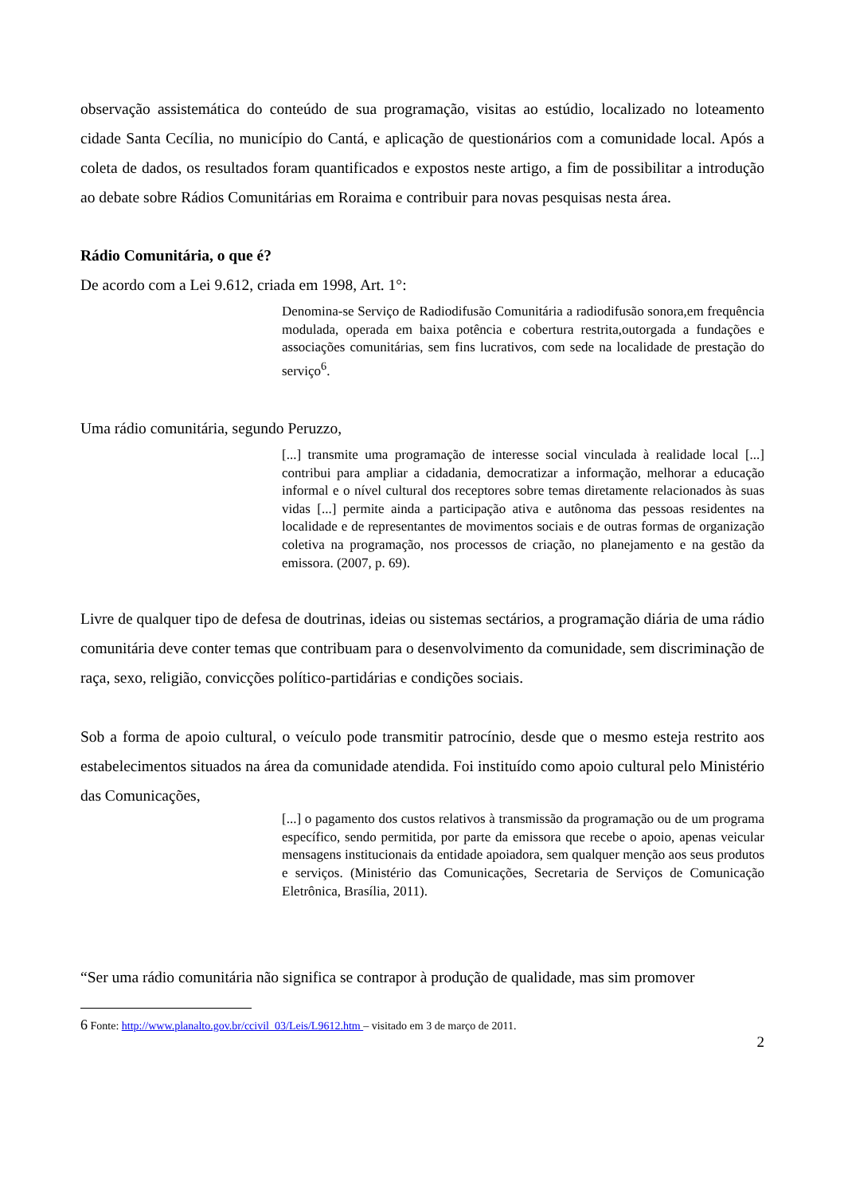observação assistemática do conteúdo de sua programação, visitas ao estúdio, localizado no loteamento cidade Santa Cecília, no município do Cantá, e aplicação de questionários com a comunidade local. Após a coleta de dados, os resultados foram quantificados e expostos neste artigo, a fim de possibilitar a introdução ao debate sobre Rádios Comunitárias em Roraima e contribuir para novas pesquisas nesta área.
Rádio Comunitária, o que é?
De acordo com a Lei 9.612, criada em 1998, Art. 1°:
Denomina-se Serviço de Radiodifusão Comunitária a radiodifusão sonora,em frequência modulada, operada em baixa potência e cobertura restrita,outorgada a fundações e associações comunitárias, sem fins lucrativos, com sede na localidade de prestação do serviço<sup>6</sup>.
Uma rádio comunitária, segundo Peruzzo,
[...] transmite uma programação de interesse social vinculada à realidade local [...] contribui para ampliar a cidadania, democratizar a informação, melhorar a educação informal e o nível cultural dos receptores sobre temas diretamente relacionados às suas vidas [...] permite ainda a participação ativa e autônoma das pessoas residentes na localidade e de representantes de movimentos sociais e de outras formas de organização coletiva na programação, nos processos de criação, no planejamento e na gestão da emissora. (2007, p. 69).
Livre de qualquer tipo de defesa de doutrinas, ideias ou sistemas sectários, a programação diária de uma rádio comunitária deve conter temas que contribuam para o desenvolvimento da comunidade, sem discriminação de raça, sexo, religião, convicções político-partidárias e condições sociais.
Sob a forma de apoio cultural, o veículo pode transmitir patrocínio, desde que o mesmo esteja restrito aos estabelecimentos situados na área da comunidade atendida. Foi instituído como apoio cultural pelo Ministério das Comunicações,
[...] o pagamento dos custos relativos à transmissão da programação ou de um programa específico, sendo permitida, por parte da emissora que recebe o apoio, apenas veicular mensagens institucionais da entidade apoiadora, sem qualquer menção aos seus produtos e serviços. (Ministério das Comunicações, Secretaria de Serviços de Comunicação Eletrônica, Brasília, 2011).
“Ser uma rádio comunitária não significa se contrapor à produção de qualidade, mas sim promover
6 Fonte: http://www.planalto.gov.br/ccivil_03/Leis/L9612.htm – visitado em 3 de março de 2011.
2